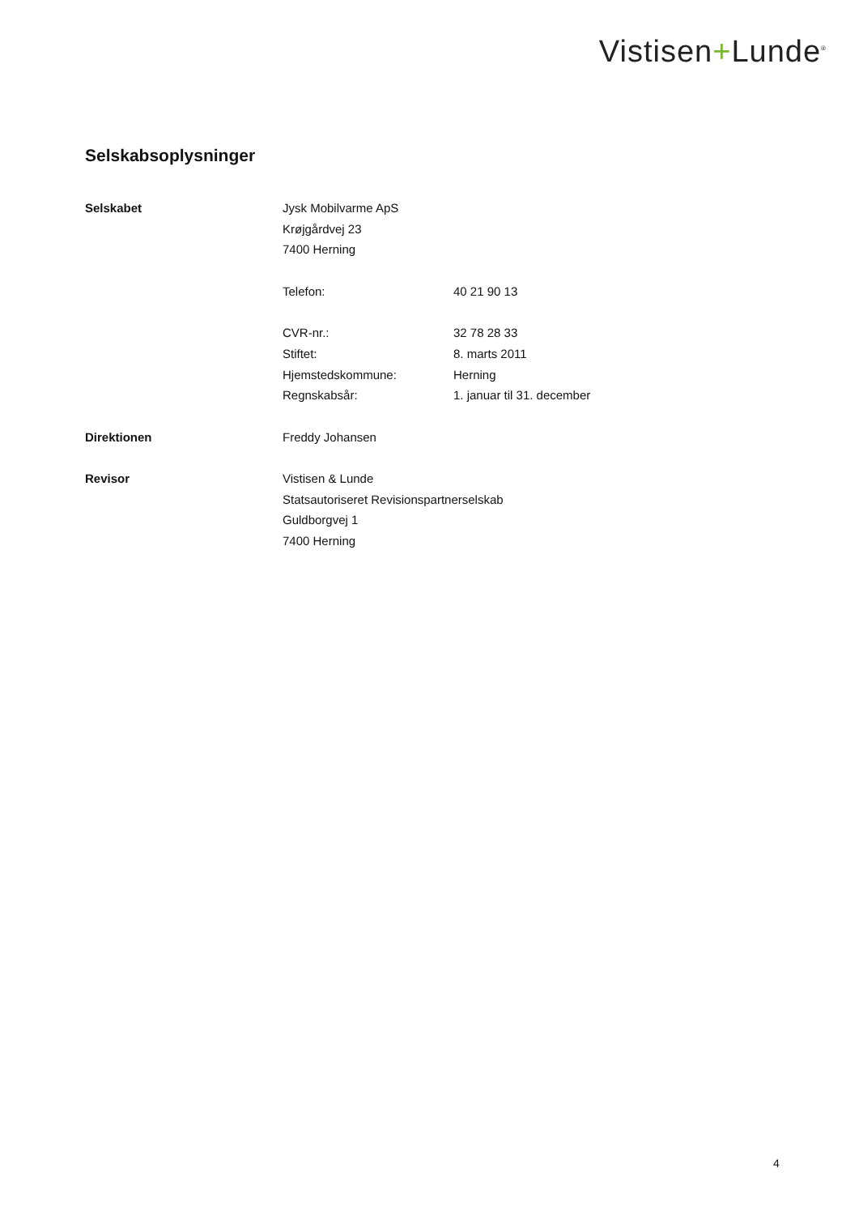Vistisen+Lunde<sup>®</sup>
Selskabsoplysninger
| Selskabet | Jysk Mobilvarme ApS | |
| | Krøjgårdvej 23 | |
| | 7400 Herning | |
| | Telefon: | 40 21 90 13 |
| | CVR-nr.: | 32 78 28 33 |
| | Stiftet: | 8. marts 2011 |
| | Hjemstedskommune: | Herning |
| | Regnskabsår: | 1. januar til 31. december |
| Direktionen | Freddy Johansen | |
| Revisor | Vistisen & Lunde | |
| | Statsautoriseret Revisionspartnerselskab | |
| | Guldborgvej 1 | |
| | 7400 Herning | |
4